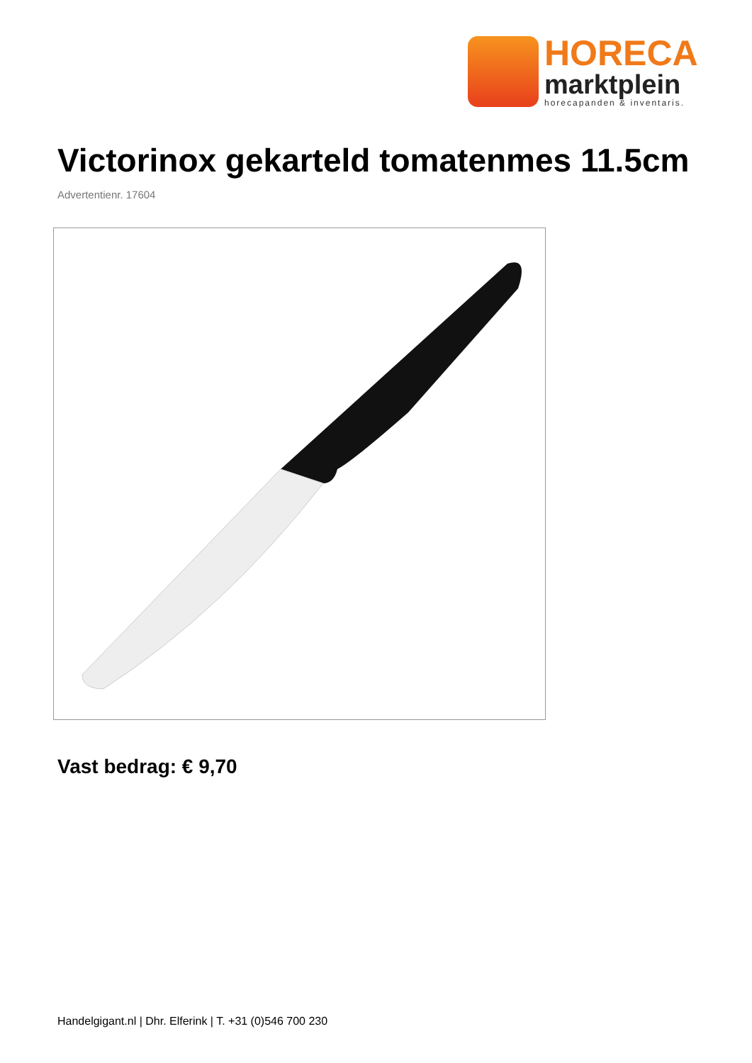HORECA
marktplein
horecapanden & inventaris.
Victorinox gekarteld tomatenmes 11.5cm
Advertentienr. 17604
Vast bedrag: € 9,70
Handelgigant.nl | Dhr. Elferink | T. +31 (0)546 700 230